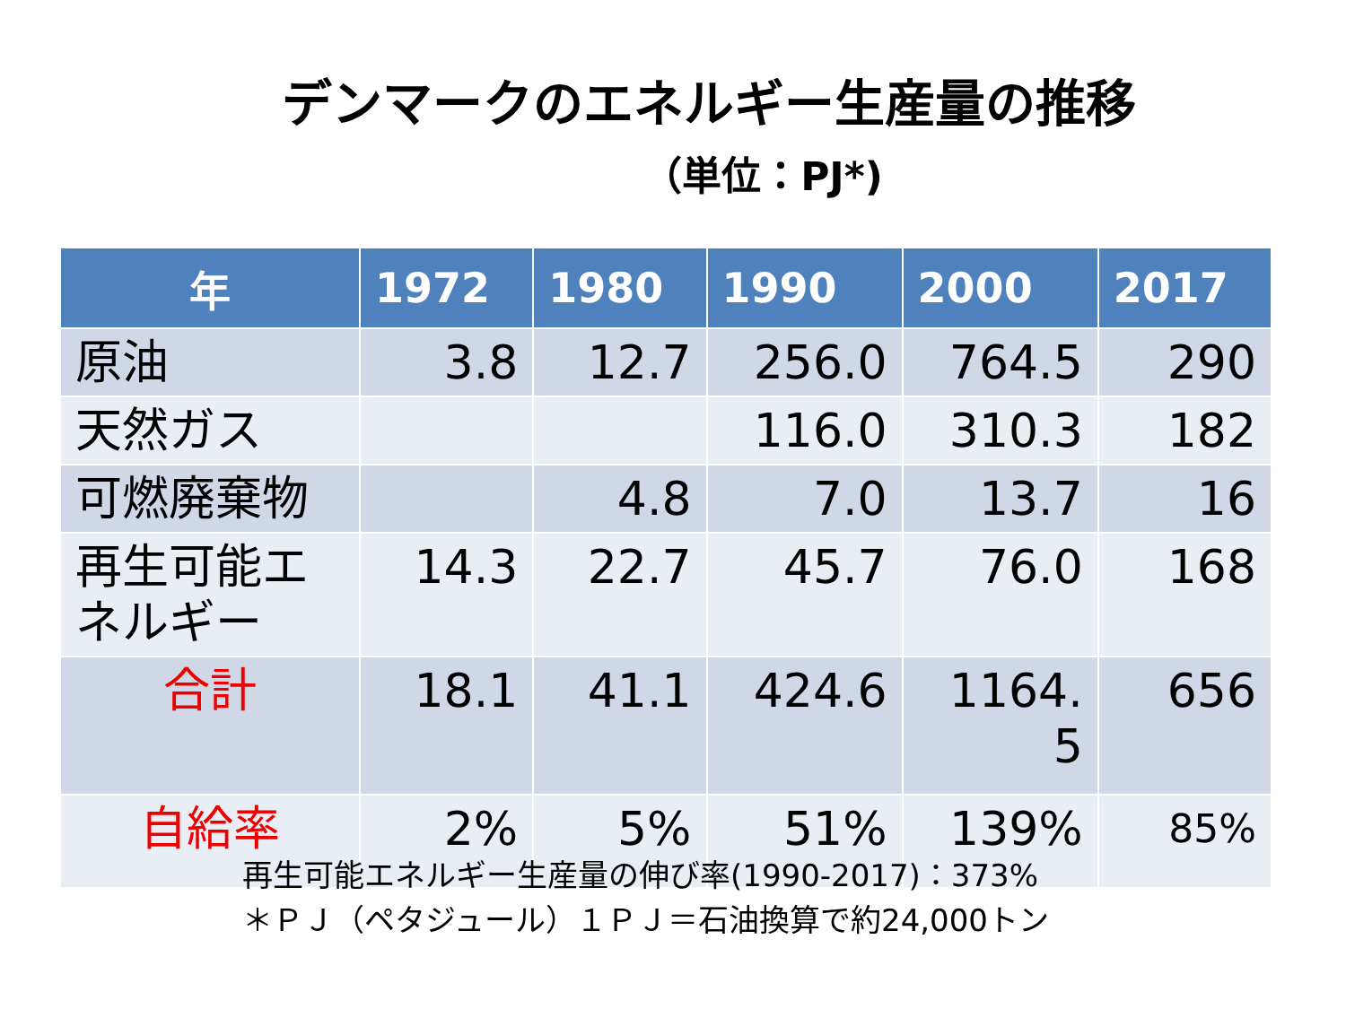デンマークのエネルギー生産量の推移
（単位：PJ*)
| 年 | 1972 | 1980 | 1990 | 2000 | 2017 |
| --- | --- | --- | --- | --- | --- |
| 原油 | 3.8 | 12.7 | 256.0 | 764.5 | 290 |
| 天然ガス | | | 116.0 | 310.3 | 182 |
| 可燃廃棄物 | | 4.8 | 7.0 | 13.7 | 16 |
| 再生可能エネルギー | 14.3 | 22.7 | 45.7 | 76.0 | 168 |
| 合計 | 18.1 | 41.1 | 424.6 | 1164. 5 | 656 |
| 自給率 | 2% | 5% | 51% | 139% | 85% |
再生可能エネルギー生産量の伸び率(1990-2017)：373%
＊ＰＪ（ペタジュール）１ＰＪ＝石油換算で約24,000トン